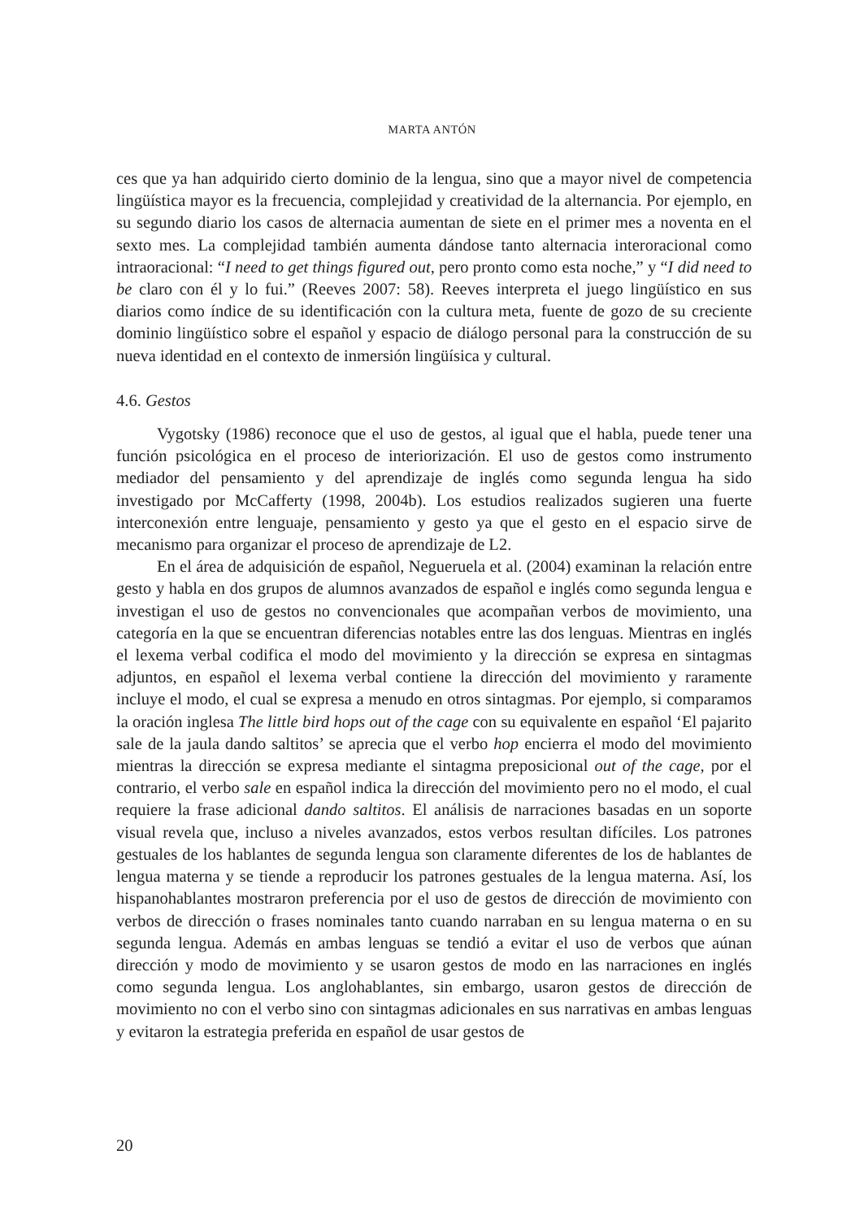MARTA ANTÓN
ces que ya han adquirido cierto dominio de la lengua, sino que a mayor nivel de competencia lingüística mayor es la frecuencia, complejidad y creatividad de la alternancia. Por ejemplo, en su segundo diario los casos de alternacia aumentan de siete en el primer mes a noventa en el sexto mes. La complejidad también aumenta dándose tanto alternacia interoracional como intraoracional: “I need to get things figured out, pero pronto como esta noche,” y “I did need to be claro con él y lo fui.” (Reeves 2007: 58). Reeves interpreta el juego lingüístico en sus diarios como índice de su identificación con la cultura meta, fuente de gozo de su creciente dominio lingüístico sobre el español y espacio de diálogo personal para la construcción de su nueva identidad en el contexto de inmersión lingüísica y cultural.
4.6. Gestos
Vygotsky (1986) reconoce que el uso de gestos, al igual que el habla, puede tener una función psicológica en el proceso de interiorización. El uso de gestos como instrumento mediador del pensamiento y del aprendizaje de inglés como segunda lengua ha sido investigado por McCafferty (1998, 2004b). Los estudios realizados sugieren una fuerte interconexión entre lenguaje, pensamiento y gesto ya que el gesto en el espacio sirve de mecanismo para organizar el proceso de aprendizaje de L2.
En el área de adquisición de español, Negueruela et al. (2004) examinan la relación entre gesto y habla en dos grupos de alumnos avanzados de español e inglés como segunda lengua e investigan el uso de gestos no convencionales que acompañan verbos de movimiento, una categoría en la que se encuentran diferencias notables entre las dos lenguas. Mientras en inglés el lexema verbal codifica el modo del movimiento y la dirección se expresa en sintagmas adjuntos, en español el lexema verbal contiene la dirección del movimiento y raramente incluye el modo, el cual se expresa a menudo en otros sintagmas. Por ejemplo, si comparamos la oración inglesa The little bird hops out of the cage con su equivalente en español ‘El pajarito sale de la jaula dando saltitos’ se aprecia que el verbo hop encierra el modo del movimiento mientras la dirección se expresa mediante el sintagma preposicional out of the cage, por el contrario, el verbo sale en español indica la dirección del movimiento pero no el modo, el cual requiere la frase adicional dando saltitos. El análisis de narraciones basadas en un soporte visual revela que, incluso a niveles avanzados, estos verbos resultan difíciles. Los patrones gestuales de los hablantes de segunda lengua son claramente diferentes de los de hablantes de lengua materna y se tiende a reproducir los patrones gestuales de la lengua materna. Así, los hispanohablantes mostraron preferencia por el uso de gestos de dirección de movimiento con verbos de dirección o frases nominales tanto cuando narraban en su lengua materna o en su segunda lengua. Además en ambas lenguas se tendió a evitar el uso de verbos que aúnan dirección y modo de movimiento y se usaron gestos de modo en las narraciones en inglés como segunda lengua. Los anglohablantes, sin embargo, usaron gestos de dirección de movimiento no con el verbo sino con sintagmas adicionales en sus narrativas en ambas lenguas y evitaron la estrategia preferida en español de usar gestos de
20